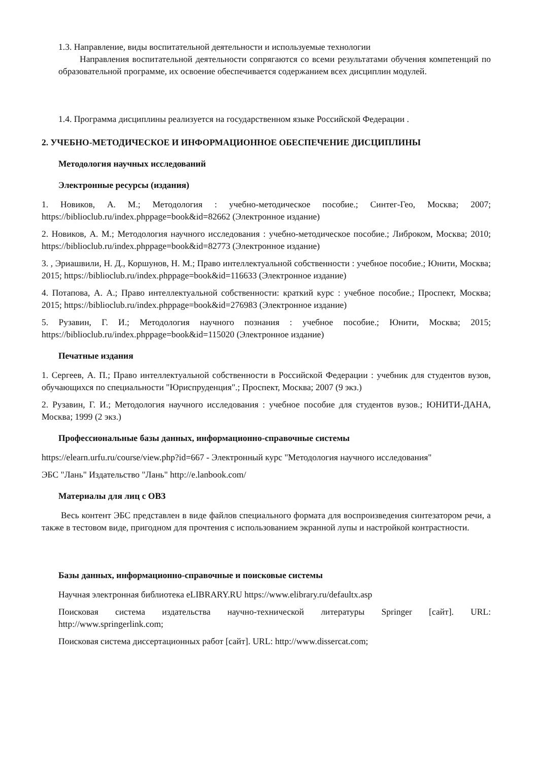1.3. Направление, виды воспитательной деятельности и используемые технологии
Направления воспитательной деятельности сопрягаются со всеми результатами обучения компетенций по образовательной программе, их освоение обеспечивается содержанием всех дисциплин модулей.
1.4. Программа дисциплины реализуется на государственном языке Российской Федерации .
2. УЧЕБНО-МЕТОДИЧЕСКОЕ И ИНФОРМАЦИОННОЕ ОБЕСПЕЧЕНИЕ ДИСЦИПЛИНЫ
Методология научных исследований
Электронные ресурсы (издания)
1. Новиков, А. М.; Методология : учебно-методическое пособие.; Синтег-Гео, Москва; 2007; https://biblioclub.ru/index.phppage=book&id=82662 (Электронное издание)
2. Новиков, А. М.; Методология научного исследования : учебно-методическое пособие.; Либроком, Москва; 2010; https://biblioclub.ru/index.phppage=book&id=82773 (Электронное издание)
3. , Эриашвили, Н. Д., Коршунов, Н. М.; Право интеллектуальной собственности : учебное пособие.; Юнити, Москва; 2015; https://biblioclub.ru/index.phppage=book&id=116633 (Электронное издание)
4. Потапова, А. А.; Право интеллектуальной собственности: краткий курс : учебное пособие.; Проспект, Москва; 2015; https://biblioclub.ru/index.phppage=book&id=276983 (Электронное издание)
5. Рузавин, Г. И.; Методология научного познания : учебное пособие.; Юнити, Москва; 2015; https://biblioclub.ru/index.phppage=book&id=115020 (Электронное издание)
Печатные издания
1. Сергеев, А. П.; Право интеллектуальной собственности в Российской Федерации : учебник для студентов вузов, обучающихся по специальности "Юриспруденция".; Проспект, Москва; 2007 (9 экз.)
2. Рузавин, Г. И.; Методология научного исследования : учебное пособие для студентов вузов.; ЮНИТИ-ДАНА, Москва; 1999 (2 экз.)
Профессиональные базы данных, информационно-справочные системы
https://elearn.urfu.ru/course/view.php?id=667 - Электронный курс "Методология научного исследования"
ЭБС "Лань" Издательство "Лань" http://e.lanbook.com/
Материалы для лиц с ОВЗ
Весь контент ЭБС представлен в виде файлов специального формата для воспроизведения синтезатором речи, а также в тестовом виде, пригодном для прочтения с использованием экранной лупы и настройкой контрастности.
Базы данных, информационно-справочные и поисковые системы
Научная электронная библиотека eLIBRARY.RU https://www.elibrary.ru/defaultx.asp
Поисковая система издательства научно-технической литературы Springer [сайт]. URL: http://www.springerlink.com;
Поисковая система диссертационных работ [сайт]. URL: http://www.dissercat.com;